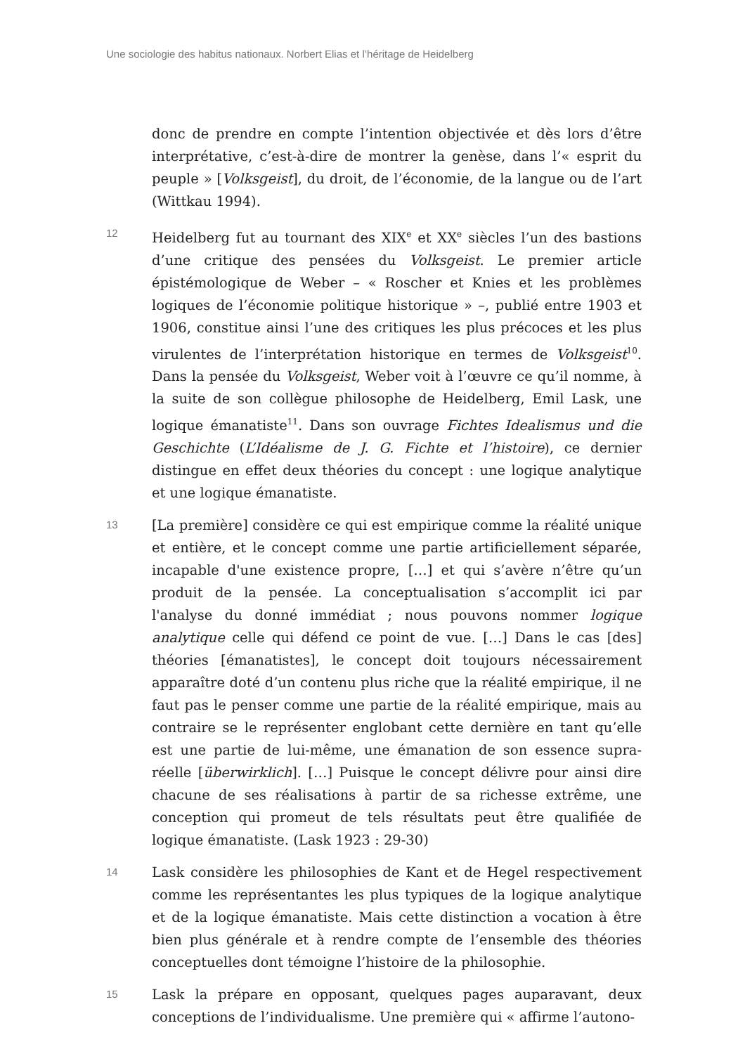Une sociologie des habitus nationaux. Norbert Elias et l’héritage de Heidelberg
donc de prendre en compte l’intention objectivée et dès lors d’être interprétative, c’est-à-dire de montrer la genèse, dans l’« esprit du peuple » [Volksgeist], du droit, de l’économie, de la langue ou de l’art (Wittkau 1994).
12
Heidelberg fut au tournant des XIX<sup>e</sup> et XX<sup>e</sup> siècles l’un des bastions d’une critique des pensées du Volksgeist. Le premier article épistémologique de Weber – « Roscher et Knies et les problèmes logiques de l’économie politique historique » –, publié entre 1903 et 1906, constitue ainsi l’une des critiques les plus précoces et les plus virulentes de l’interprétation historique en termes de Volksgeist<sup>10</sup>. Dans la pensée du Volksgeist, Weber voit à l’œuvre ce qu’il nomme, à la suite de son collègue philosophe de Heidelberg, Emil Lask, une logique émanatiste<sup>11</sup>. Dans son ouvrage Fichtes Idealismus und die Geschichte (L’Idéalisme de J. G. Fichte et l’histoire), ce dernier distingue en effet deux théories du concept : une logique analytique et une logique émanatiste.
13
[La première] considère ce qui est empirique comme la réalité unique et entière, et le concept comme une partie artificiellement séparée, incapable d'une existence propre, […] et qui s’avère n’être qu’un produit de la pensée. La conceptualisation s’accomplit ici par l'analyse du donné immédiat ; nous pouvons nommer logique analytique celle qui défend ce point de vue. […] Dans le cas [des] théories [émanatistes], le concept doit toujours nécessairement apparaître doté d’un contenu plus riche que la réalité empirique, il ne faut pas le penser comme une partie de la réalité empirique, mais au contraire se le représenter englobant cette dernière en tant qu’elle est une partie de lui-même, une émanation de son essence supra-réelle [überwirklich]. […] Puisque le concept délivre pour ainsi dire chacune de ses réalisations à partir de sa richesse extrême, une conception qui promeut de tels résultats peut être qualifiée de logique émanatiste. (Lask 1923 : 29-30)
14
Lask considère les philosophies de Kant et de Hegel respectivement comme les représentantes les plus typiques de la logique analytique et de la logique émanatiste. Mais cette distinction a vocation à être bien plus générale et à rendre compte de l’ensemble des théories conceptuelles dont témoigne l’histoire de la philosophie.
15
Lask la prépare en opposant, quelques pages auparavant, deux conceptions de l’individualisme. Une première qui « affirme l’autono-